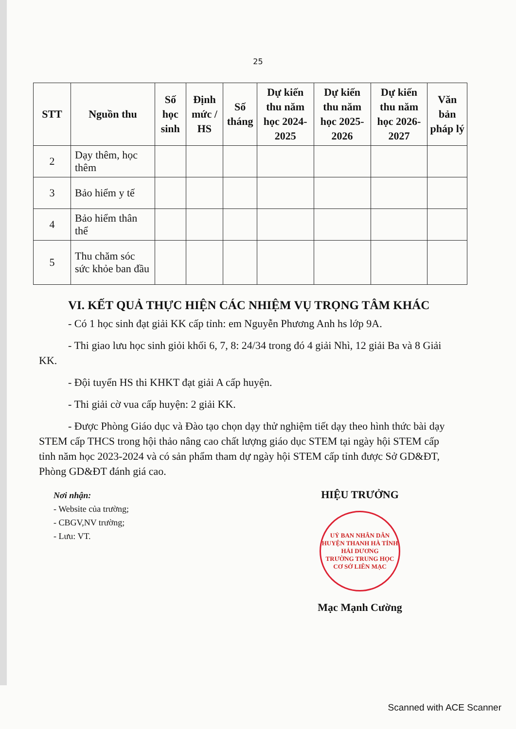25
| STT | Nguồn thu | Số học sinh | Định mức / HS | Số tháng | Dự kiến thu năm học 2024-2025 | Dự kiến thu năm học 2025-2026 | Dự kiến thu năm học 2026-2027 | Văn bản pháp lý |
| --- | --- | --- | --- | --- | --- | --- | --- | --- |
| 2 | Dạy thêm, học thêm | | | | | | | |
| 3 | Bảo hiểm y tế | | | | | | | |
| 4 | Bảo hiểm thân thể | | | | | | | |
| 5 | Thu chăm sóc sức khỏe ban đầu | | | | | | | |
VI. KẾT QUẢ THỰC HIỆN CÁC NHIỆM VỤ TRỌNG TÂM KHÁC
- Có 1 học sinh đạt giải KK cấp tỉnh: em Nguyễn Phương Anh hs lớp 9A.
- Thi giao lưu học sinh giỏi khối 6, 7, 8: 24/34 trong đó 4 giải Nhì, 12 giải Ba và 8 Giải KK.
- Đội tuyển HS thi KHKT đạt giải A cấp huyện.
- Thi giải cờ vua cấp huyện: 2 giải KK.
- Được Phòng Giáo dục và Đào tạo chọn dạy thử nghiệm tiết dạy theo hình thức bài dạy STEM cấp THCS trong hội thảo nâng cao chất lượng giáo dục STEM tại ngày hội STEM cấp tỉnh năm học 2023-2024 và có sản phẩm tham dự ngày hội STEM cấp tỉnh được Sở GD&ĐT, Phòng GD&ĐT đánh giá cao.
Nơi nhận:
- Website của trường;
- CBGV,NV trường;
- Lưu: VT.
HIỆU TRƯỞNG
UỶ BAN NHÂN DÂN HUYỆN THANH HÀ TỈNH HẢI DƯƠNG
TRƯỜNG TRUNG HỌC CƠ SỞ LIÊN MẠC
Mạc Mạnh Cường
Scanned with ACE Scanner